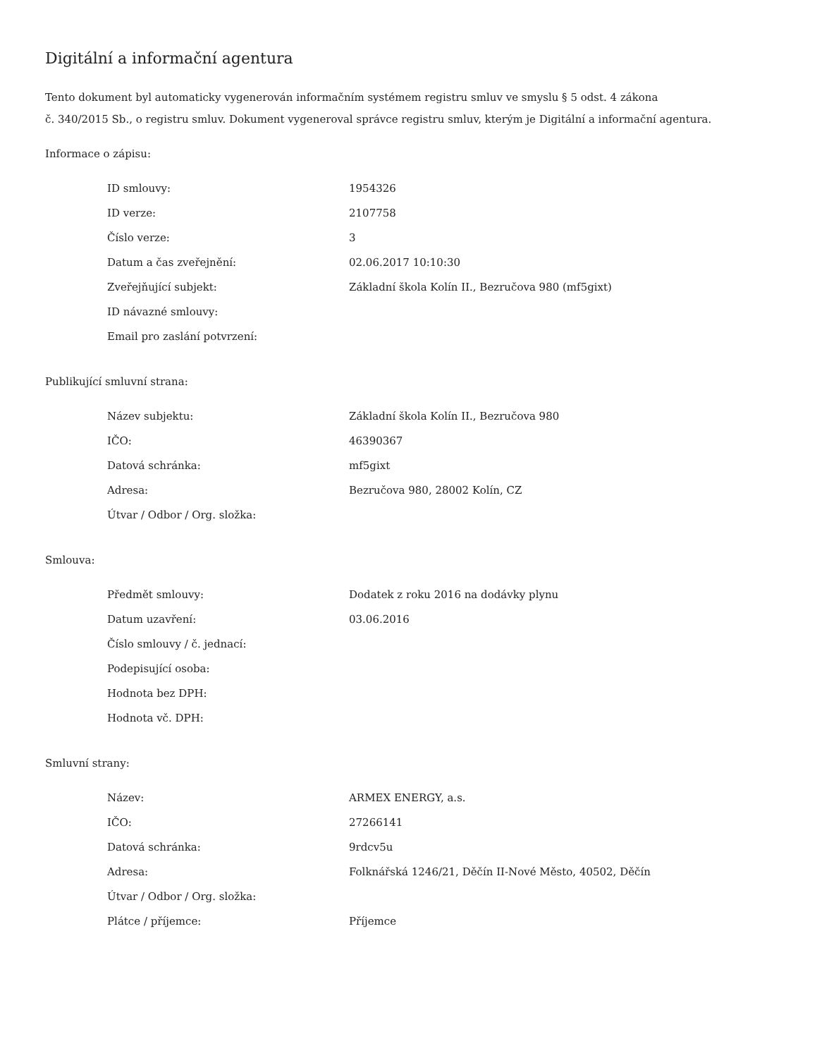Digitální a informační agentura
Tento dokument byl automaticky vygenerován informačním systémem registru smluv ve smyslu § 5 odst. 4 zákona
č. 340/2015 Sb., o registru smluv. Dokument vygeneroval správce registru smluv, kterým je Digitální a informační agentura.
Informace o zápisu:
| ID smlouvy: | 1954326 |
| ID verze: | 2107758 |
| Číslo verze: | 3 |
| Datum a čas zveřejnění: | 02.06.2017 10:10:30 |
| Zveřejňující subjekt: | Základní škola Kolín II., Bezručova 980 (mf5gixt) |
| ID návazné smlouvy: | |
| Email pro zaslání potvrzení: | |
Publikující smluvní strana:
| Název subjektu: | Základní škola Kolín II., Bezručova 980 |
| IČO: | 46390367 |
| Datová schránka: | mf5gixt |
| Adresa: | Bezručova 980, 28002 Kolín, CZ |
| Útvar / Odbor / Org. složka: | |
Smlouva:
| Předmět smlouvy: | Dodatek z roku 2016 na dodávky plynu |
| Datum uzavření: | 03.06.2016 |
| Číslo smlouvy / č. jednací: | |
| Podepisující osoba: | |
| Hodnota bez DPH: | |
| Hodnota vč. DPH: | |
Smluvní strany:
| Název: | ARMEX ENERGY, a.s. |
| IČO: | 27266141 |
| Datová schránka: | 9rdcv5u |
| Adresa: | Folknářská 1246/21, Děčín II-Nové Město, 40502, Děčín |
| Útvar / Odbor / Org. složka: | |
| Plátce / příjemce: | Příjemce |